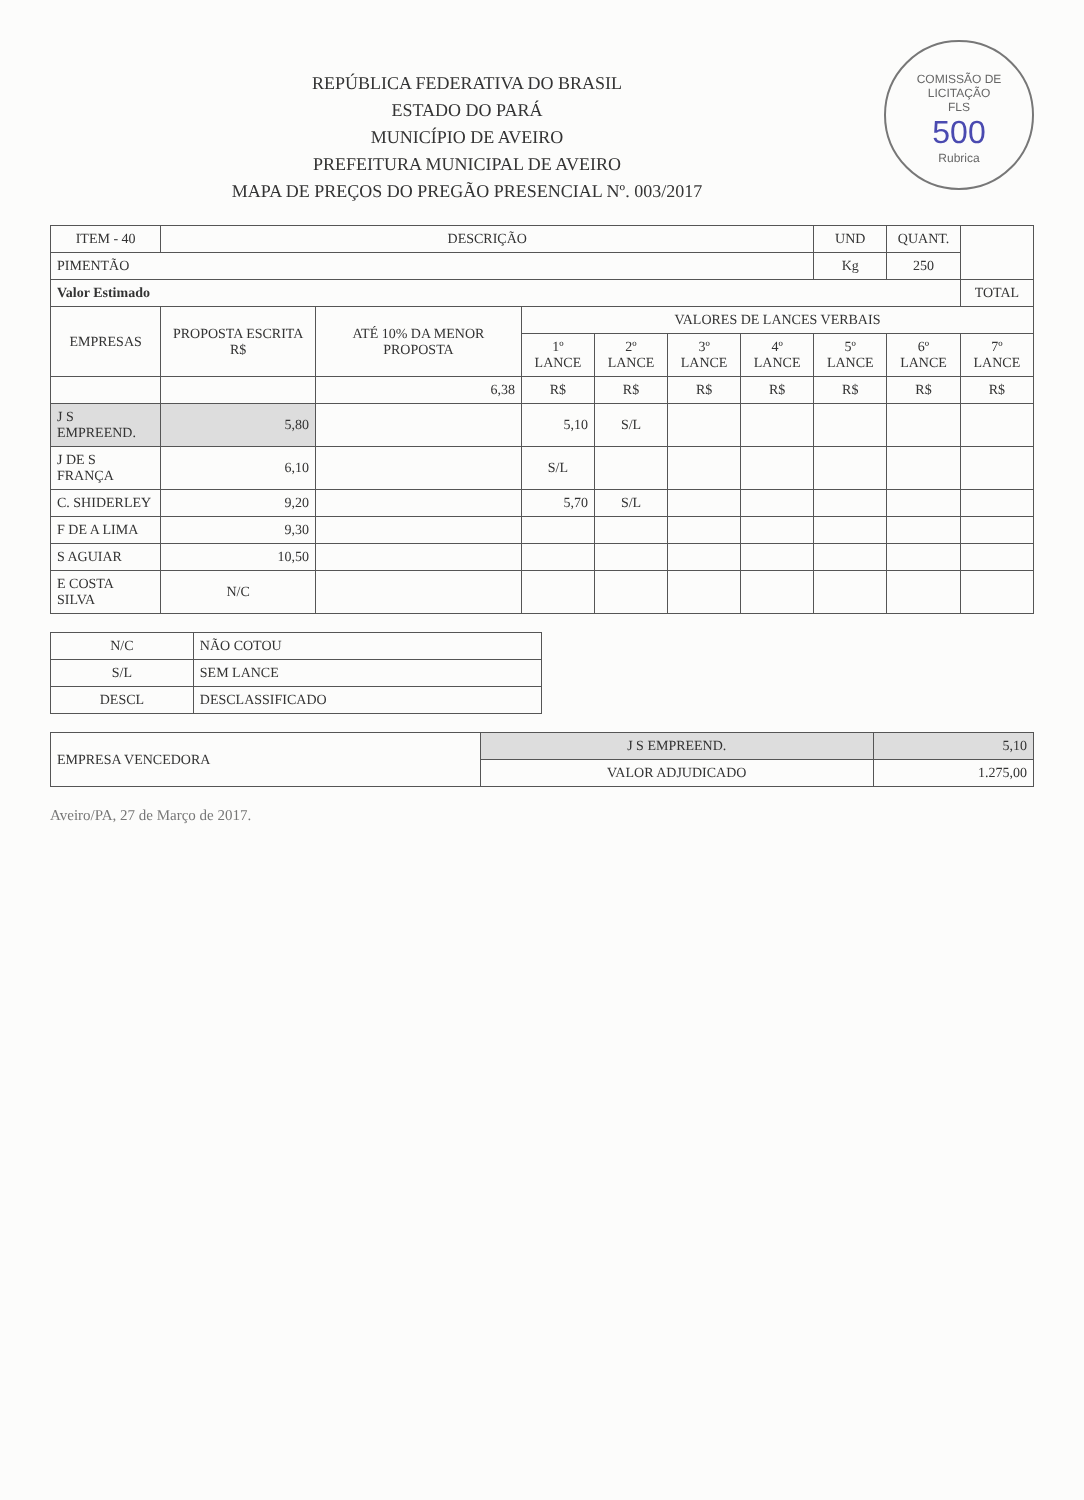COMISSÃO DE LICITAÇÃO
FLS
500
Rubrica
REPÚBLICA FEDERATIVA DO BRASIL
ESTADO DO PARÁ
MUNICÍPIO DE AVEIRO
PREFEITURA MUNICIPAL DE AVEIRO
MAPA DE PREÇOS DO PREGÃO PRESENCIAL Nº. 003/2017
| ITEM - 40 | DESCRIÇÃO | | | | | | UND | QUANT. | |
| --- | --- | --- | --- | --- | --- | --- | --- | --- | --- |
| PIMENTÃO | | | | | | | Kg | 250 | |
| Valor Estimado | | | | | | | | | TOTAL |
| EMPRESAS | PROPOSTA ESCRITA R$ | ATÉ 10% DA MENOR PROPOSTA | VALORES DE LANCES VERBAIS | | | | | | |
| | | | 1º LANCE | 2º LANCE | 3º LANCE | 4º LANCE | 5º LANCE | 6º LANCE | 7º LANCE |
| | | 6,38 | R$ | R$ | R$ | R$ | R$ | R$ | R$ |
| J S EMPREEND. | 5,80 | | 5,10 | S/L | | | | | |
| J DE S FRANÇA | 6,10 | | S/L | | | | | | |
| C. SHIDERLEY | 9,20 | | 5,70 | S/L | | | | | |
| F DE A LIMA | 9,30 | | | | | | | | |
| S AGUIAR | 10,50 | | | | | | | | |
| E COSTA SILVA | N/C | | | | | | | | |
| N/C | NÃO COTOU |
| S/L | SEM LANCE |
| DESCL | DESCLASSIFICADO |
| EMPRESA VENCEDORA | J S EMPREEND. | 5,10 |
| | VALOR ADJUDICADO | 1.275,00 |
Aveiro/PA, 27 de Março de 2017.